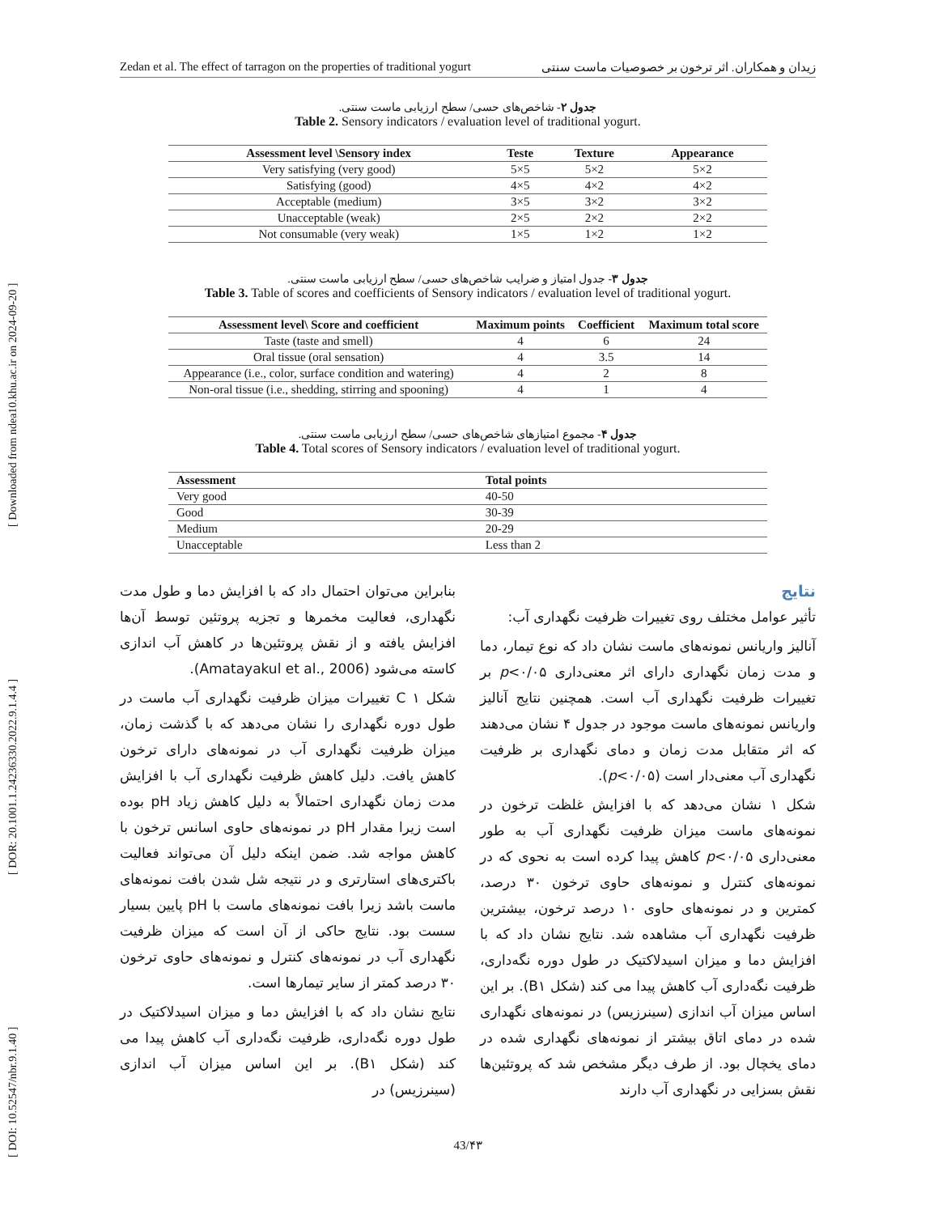[ DOI: 10.52547/nbr.9.1.40 ] [ DOR: 20.1001.1.24236330.2022.9.1.4.4 ] [ Downloaded from ndea10.khu.ac.ir on 2024-09-20 ]
Zedan et al. The effect of tarragon on the properties of traditional yogurt زیدان و همکاران. اثر ترخون بر خصوصیات ماست سنتی
جدول ۲- شاخص‌های حسی/ سطح ارزیابی ماست سنتی.
Table 2. Sensory indicators / evaluation level of traditional yogurt.
| Assessment level \Sensory index | Teste | Texture | Appearance |
| --- | --- | --- | --- |
| Very satisfying (very good) | 5×5 | 5×2 | 5×2 |
| Satisfying (good) | 4×5 | 4×2 | 4×2 |
| Acceptable (medium) | 3×5 | 3×2 | 3×2 |
| Unacceptable (weak) | 2×5 | 2×2 | 2×2 |
| Not consumable (very weak) | 1×5 | 1×2 | 1×2 |
جدول ۳- جدول امتیاز و ضرایب شاخص‌های حسی/ سطح ارزیابی ماست سنتی.
Table 3. Table of scores and coefficients of Sensory indicators / evaluation level of traditional yogurt.
| Assessment level\ Score and coefficient | Maximum points | Coefficient | Maximum total score |
| --- | --- | --- | --- |
| Taste (taste and smell) | 4 | 6 | 24 |
| Oral tissue (oral sensation) | 4 | 3.5 | 14 |
| Appearance (i.e., color, surface condition and watering) | 4 | 2 | 8 |
| Non-oral tissue (i.e., shedding, stirring and spooning) | 4 | 1 | 4 |
جدول ۴- مجموع امتیازهای شاخص‌های حسی/ سطح ارزیابی ماست سنتی.
Table 4. Total scores of Sensory indicators / evaluation level of traditional yogurt.
| Assessment | Total points |
| --- | --- |
| Very good | 40-50 |
| Good | 30-39 |
| Medium | 20-29 |
| Unacceptable | Less than 2 |
نتایج
تأثیر عوامل مختلف روی تغییرات ظرفیت نگهداری آب:
آنالیز واریانس نمونه‌های ماست نشان داد که نوع تیمار، دما و مدت زمان نگهداری دارای اثر معنی‌داری p<۰/۰۵ بر تغییرات ظرفیت نگهداری آب است. همچنین نتایج آنالیز واریانس نمونه‌های ماست موجود در جدول ۴ نشان می‌دهند که اثر متقابل مدت زمان و دمای نگهداری بر ظرفیت نگهداری آب معنی‌دار است (p<۰/۰۵).
شکل ۱ نشان می‌دهد که با افزایش غلظت ترخون در نمونه‌های ماست میزان ظرفیت نگهداری آب به طور معنی‌داری p<۰/۰۵ کاهش پیدا کرده است به نحوی که در نمونه‌های کنترل و نمونه‌های حاوی ترخون ۳۰ درصد، کمترین و در نمونه‌های حاوی ۱۰ درصد ترخون، بیشترین ظرفیت نگهداری آب مشاهده شد. نتایج نشان داد که با افزایش دما و میزان اسیدلاکتیک در طول دوره نگه‌داری، ظرفیت نگه‌داری آب کاهش پیدا می کند (شکل B۱). بر این اساس میزان آب اندازی (سینرزیس) در نمونه‌های نگهداری شده در دمای اتاق بیشتر از نمونه‌های نگهداری شده در دمای یخچال بود. از طرف دیگر مشخص شد که پروتئین‌ها نقش بسزایی در نگهداری آب دارند
بنابراین می‌توان احتمال داد که با افزایش دما و طول مدت نگهداری، فعالیت مخمرها و تجزیه پروتئین توسط آن‌ها افزایش یافته و از نقش پروتئین‌ها در کاهش آب اندازی کاسته می‌شود (Amatayakul et al., 2006).
شکل ۱ C تغییرات میزان ظرفیت نگهداری آب ماست در طول دوره نگهداری را نشان می‌دهد که با گذشت زمان، میزان ظرفیت نگهداری آب در نمونه‌های دارای ترخون کاهش یافت. دلیل کاهش ظرفیت نگهداری آب با افزایش مدت زمان نگهداری احتمالاً به دلیل کاهش زیاد pH بوده است زیرا مقدار pH در نمونه‌های حاوی اسانس ترخون با کاهش مواجه شد. ضمن اینکه دلیل آن می‌تواند فعالیت باکتری‌های استارتری و در نتیجه شل شدن بافت نمونه‌های ماست باشد زیرا بافت نمونه‌های ماست با pH پایین بسیار سست بود. نتایج حاکی از آن است که میزان ظرفیت نگهداری آب در نمونه‌های کنترل و نمونه‌های حاوی ترخون ۳۰ درصد کمتر از سایر تیمارها است.
نتایج نشان داد که با افزایش دما و میزان اسیدلاکتیک در طول دوره نگه‌داری، ظرفیت نگه‌داری آب کاهش پیدا می کند (شکل B۱). بر این اساس میزان آب اندازی (سینرزیس) در
43/۴۳